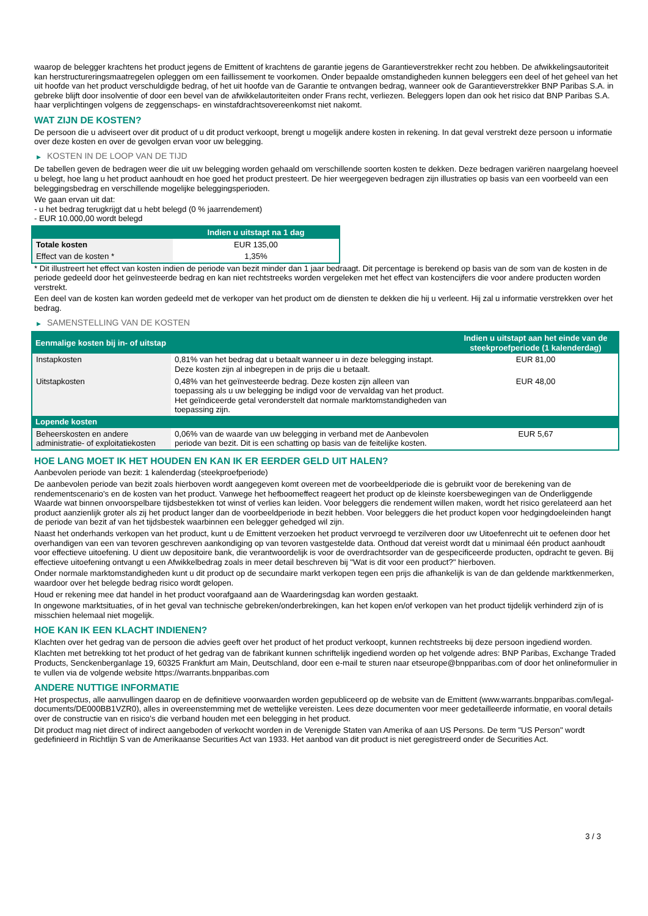waarop de belegger krachtens het product jegens de Emittent of krachtens de garantie jegens de Garantieverstrekker recht zou hebben. De afwikkelingsautoriteit kan herstructureringsmaatregelen opleggen om een faillissement te voorkomen. Onder bepaalde omstandigheden kunnen beleggers een deel of het geheel van het uit hoofde van het product verschuldigde bedrag, of het uit hoofde van de Garantie te ontvangen bedrag, wanneer ook de Garantieverstrekker BNP Paribas S.A. in gebreke blijft door insolventie of door een bevel van de afwikkelautoriteiten onder Frans recht, verliezen. Beleggers lopen dan ook het risico dat BNP Paribas S.A. haar verplichtingen volgens de zeggenschaps- en winstafdrachtsovereenkomst niet nakomt.
WAT ZIJN DE KOSTEN?
De persoon die u adviseert over dit product of u dit product verkoopt, brengt u mogelijk andere kosten in rekening. In dat geval verstrekt deze persoon u informatie over deze kosten en over de gevolgen ervan voor uw belegging.
▶ KOSTEN IN DE LOOP VAN DE TIJD
De tabellen geven de bedragen weer die uit uw belegging worden gehaald om verschillende soorten kosten te dekken. Deze bedragen variëren naargelang hoeveel u belegt, hoe lang u het product aanhoudt en hoe goed het product presteert. De hier weergegeven bedragen zijn illustraties op basis van een voorbeeld van een beleggingsbedrag en verschillende mogelijke beleggingsperioden.
We gaan ervan uit dat:
- u het bedrag terugkrijgt dat u hebt belegd (0 % jaarrendement)
- EUR 10.000,00 wordt belegd
| | Indien u uitstapt na 1 dag |
| --- | --- |
| Totale kosten | EUR 135,00 |
| Effect van de kosten * | 1,35% |
* Dit illustreert het effect van kosten indien de periode van bezit minder dan 1 jaar bedraagt. Dit percentage is berekend op basis van de som van de kosten in de periode gedeeld door het geïnvesteerde bedrag en kan niet rechtstreeks worden vergeleken met het effect van kostencijfers die voor andere producten worden verstrekt.
Een deel van de kosten kan worden gedeeld met de verkoper van het product om de diensten te dekken die hij u verleent. Hij zal u informatie verstrekken over het bedrag.
▶ SAMENSTELLING VAN DE KOSTEN
| Eenmalige kosten bij in- of uitstap | | Indien u uitstapt aan het einde van de steekproefperiode (1 kalenderdag) |
| --- | --- | --- |
| Instapkosten | 0,81% van het bedrag dat u betaalt wanneer u in deze belegging instapt. Deze kosten zijn al inbegrepen in de prijs die u betaalt. | EUR 81,00 |
| Uitstapkosten | 0,48% van het geïnvesteerde bedrag. Deze kosten zijn alleen van toepassing als u uw belegging be indigd voor de vervaldag van het product. Het geïndiceerde getal veronderstelt dat normale marktomstandigheden van toepassing zijn. | EUR 48,00 |
| Lopende kosten | | |
| Beheerskosten en andere administratie- of exploitatiekosten | 0,06% van de waarde van uw belegging in verband met de Aanbevolen periode van bezit. Dit is een schatting op basis van de feitelijke kosten. | EUR 5,67 |
HOE LANG MOET IK HET HOUDEN EN KAN IK ER EERDER GELD UIT HALEN?
Aanbevolen periode van bezit: 1 kalenderdag (steekproefperiode)
De aanbevolen periode van bezit zoals hierboven wordt aangegeven komt overeen met de voorbeeldperiode die is gebruikt voor de berekening van de rendementscenario's en de kosten van het product. Vanwege het hefboomeffect reageert het product op de kleinste koersbewegingen van de Onderliggende Waarde wat binnen onvoorspelbare tijdsbestekken tot winst of verlies kan leiden. Voor beleggers die rendement willen maken, wordt het risico gerelateerd aan het product aanzienlijk groter als zij het product langer dan de voorbeeldperiode in bezit hebben. Voor beleggers die het product kopen voor hedgingdoeleinden hangt de periode van bezit af van het tijdsbestek waarbinnen een belegger gehedged wil zijn.
Naast het onderhands verkopen van het product, kunt u de Emittent verzoeken het product vervroegd te verzilveren door uw Uitoefenrecht uit te oefenen door het overhandigen van een van tevoren geschreven aankondiging op van tevoren vastgestelde data. Onthoud dat vereist wordt dat u minimaal één product aanhoudt voor effectieve uitoefening. U dient uw depositoire bank, die verantwoordelijk is voor de overdrachtsorder van de gespecificeerde producten, opdracht te geven. Bij effectieve uitoefening ontvangt u een Afwikkelbedrag zoals in meer detail beschreven bij "Wat is dit voor een product?" hierboven.
Onder normale marktomstandigheden kunt u dit product op de secundaire markt verkopen tegen een prijs die afhankelijk is van de dan geldende marktkenmerken, waardoor over het belegde bedrag risico wordt gelopen.
Houd er rekening mee dat handel in het product voorafgaand aan de Waarderingsdag kan worden gestaakt.
In ongewone marktsituaties, of in het geval van technische gebreken/onderbrekingen, kan het kopen en/of verkopen van het product tijdelijk verhinderd zijn of is misschien helemaal niet mogelijk.
HOE KAN IK EEN KLACHT INDIENEN?
Klachten over het gedrag van de persoon die advies geeft over het product of het product verkoopt, kunnen rechtstreeks bij deze persoon ingediend worden.
Klachten met betrekking tot het product of het gedrag van de fabrikant kunnen schriftelijk ingediend worden op het volgende adres: BNP Paribas, Exchange Traded Products, Senckenberganlage 19, 60325 Frankfurt am Main, Deutschland, door een e-mail te sturen naar etseurope@bnpparibas.com of door het onlineformulier in te vullen via de volgende website https://warrants.bnpparibas.com
ANDERE NUTTIGE INFORMATIE
Het prospectus, alle aanvullingen daarop en de definitieve voorwaarden worden gepubliceerd op de website van de Emittent (www.warrants.bnpparibas.com/legal-documents/DE000BB1VZR0), alles in overeenstemming met de wettelijke vereisten. Lees deze documenten voor meer gedetailleerde informatie, en vooral details over de constructie van en risico’s die verband houden met een belegging in het product.
Dit product mag niet direct of indirect aangeboden of verkocht worden in de Verenigde Staten van Amerika of aan US Persons. De term "US Person" wordt gedefinieerd in Richtlijn S van de Amerikaanse Securities Act van 1933. Het aanbod van dit product is niet geregistreerd onder de Securities Act.
3 / 3